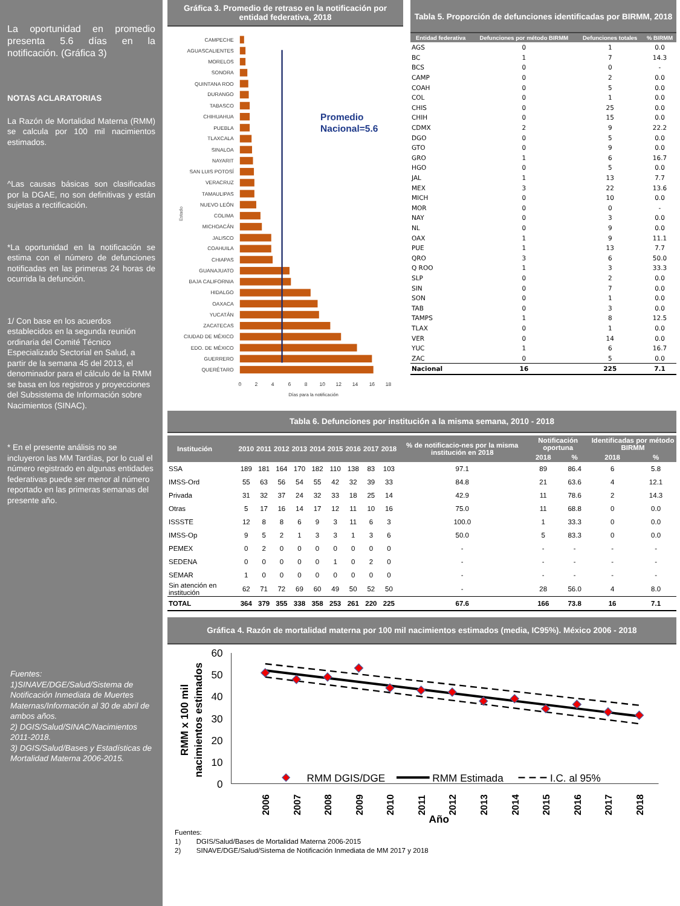La oportunidad en promedio presenta 5.6 días en la notificación. (Gráfica 3)
NOTAS ACLARATORIAS
La Razón de Mortalidad Materna (RMM) se calcula por 100 mil nacimientos estimados.
^Las causas básicas son clasificadas por la DGAE, no son definitivas y están sujetas a rectificación.
*La oportunidad en la notificación se estima con el número de defunciones notificadas en las primeras 24 horas de ocurrida la defunción.
1/ Con base en los acuerdos establecidos en la segunda reunión ordinaria del Comité Técnico Especializado Sectorial en Salud, a partir de la semana 45 del 2013, el denominador para el cálculo de la RMM se basa en los registros y proyecciones del Subsistema de Información sobre Nacimientos (SINAC).
* En el presente análisis no se incluyeron las MM Tardías, por lo cual el número registrado en algunas entidades federativas puede ser menor al número reportado en las primeras semanas del presente año.
Fuentes:
1)SINAVE/DGE/Salud/Sistema de Notificación Inmediata de Muertes Maternas/Información al 30 de abril de ambos años.
2) DGIS/Salud/SINAC/Nacimientos 2011-2018.
3) DGIS/Salud/Bases y Estadísticas de Mortalidad Materna 2006-2015.
Gráfica 3. Promedio de retraso en la notificación por entidad federativa, 2018
CAMPECHE
AGUASCALIENTES
MORELOS
SONORA
QUINTANA ROO
DURANGO
TABASCO
CHIHUAHUA
PUEBLA
TLAXCALA
SINALOA
NAYARIT
SAN LUIS POTOSÍ
VERACRUZ
TAMAULIPAS
NUEVO LEÓN
COLIMA
MICHOACÁN
JALISCO
COAHUILA
CHIAPAS
GUANAJUATO
BAJA CALIFORNIA
HIDALGO
OAXACA
YUCATÁN
ZACATECAS
CIUDAD DE MÉXICO
EDO. DE MÉXICO
GUERRERO
QUERÉTARO
Promedio
Nacional=5.6
Estado
0
2
4
6
8
10
12
14
16
18
Días para la notificación
Tabla 5. Proporción de defunciones identificadas por BIRMM, 2018
| Entidad federativa | Defunciones por método BIRMM | Defunciones totales | % BIRMM |
| --- | --- | --- | --- |
| AGS | 0 | 1 | 0.0 |
| BC | 1 | 7 | 14.3 |
| BCS | 0 | 0 | - |
| CAMP | 0 | 2 | 0.0 |
| COAH | 0 | 5 | 0.0 |
| COL | 0 | 1 | 0.0 |
| CHIS | 0 | 25 | 0.0 |
| CHIH | 0 | 15 | 0.0 |
| CDMX | 2 | 9 | 22.2 |
| DGO | 0 | 5 | 0.0 |
| GTO | 0 | 9 | 0.0 |
| GRO | 1 | 6 | 16.7 |
| HGO | 0 | 5 | 0.0 |
| JAL | 1 | 13 | 7.7 |
| MEX | 3 | 22 | 13.6 |
| MICH | 0 | 10 | 0.0 |
| MOR | 0 | 0 | - |
| NAY | 0 | 3 | 0.0 |
| NL | 0 | 9 | 0.0 |
| OAX | 1 | 9 | 11.1 |
| PUE | 1 | 13 | 7.7 |
| QRO | 3 | 6 | 50.0 |
| Q ROO | 1 | 3 | 33.3 |
| SLP | 0 | 2 | 0.0 |
| SIN | 0 | 7 | 0.0 |
| SON | 0 | 1 | 0.0 |
| TAB | 0 | 3 | 0.0 |
| TAMPS | 1 | 8 | 12.5 |
| TLAX | 0 | 1 | 0.0 |
| VER | 0 | 14 | 0.0 |
| YUC | 1 | 6 | 16.7 |
| ZAC | 0 | 5 | 0.0 |
| Nacional | 16 | 225 | 7.1 |
Tabla 6. Defunciones por institución a la misma semana, 2010 - 2018
| Institución | 2010 | 2011 | 2012 | 2013 | 2014 | 2015 | 2016 | 2017 | 2018 | % de notificacio-nes por la misma institución en 2018 | Notificación oportuna | | Identificadas por método BIRMM | |
| --- | --- | --- | --- | --- | --- | --- | --- | --- | --- | --- | --- | --- | --- | --- |
| | | | | | | | | | | | 2018 | % | 2018 | % |
| SSA | 189 | 181 | 164 | 170 | 182 | 110 | 138 | 83 | 103 | 97.1 | 89 | 86.4 | 6 | 5.8 |
| IMSS-Ord | 55 | 63 | 56 | 54 | 55 | 42 | 32 | 39 | 33 | 84.8 | 21 | 63.6 | 4 | 12.1 |
| Privada | 31 | 32 | 37 | 24 | 32 | 33 | 18 | 25 | 14 | 42.9 | 11 | 78.6 | 2 | 14.3 |
| Otras | 5 | 17 | 16 | 14 | 17 | 12 | 11 | 10 | 16 | 75.0 | 11 | 68.8 | 0 | 0.0 |
| ISSSTE | 12 | 8 | 8 | 6 | 9 | 3 | 11 | 6 | 3 | 100.0 | 1 | 33.3 | 0 | 0.0 |
| IMSS-Op | 9 | 5 | 2 | 1 | 3 | 3 | 1 | 3 | 6 | 50.0 | 5 | 83.3 | 0 | 0.0 |
| PEMEX | 0 | 2 | 0 | 0 | 0 | 0 | 0 | 0 | 0 | - | - | - | - | - |
| SEDENA | 0 | 0 | 0 | 0 | 0 | 1 | 0 | 2 | 0 | - | - | - | - | - |
| SEMAR | 1 | 0 | 0 | 0 | 0 | 0 | 0 | 0 | 0 | - | - | - | - | - |
| Sin atención en institución | 62 | 71 | 72 | 69 | 60 | 49 | 50 | 52 | 50 | - | 28 | 56.0 | 4 | 8.0 |
| TOTAL | 364 | 379 | 355 | 338 | 358 | 253 | 261 | 220 | 225 | 67.6 | 166 | 73.8 | 16 | 7.1 |
Gráfica 4. Razón de mortalidad materna por 100 mil nacimientos estimados (media, IC95%). México 2006 - 2018
60
50
40
30
20
10
0
RMM x 100 mil
nacimientos estimados
RMM DGIS/DGE
RMM Estimada
I.C. al 95%
2006
2007
2008
2009
2010
2011
2012
2013
2014
2015
2016
2017
2018
Año
Fuentes:
1) DGIS/Salud/Bases de Mortalidad Materna 2006-2015
2) SINAVE/DGE/Salud/Sistema de Notificación Inmediata de MM 2017 y 2018